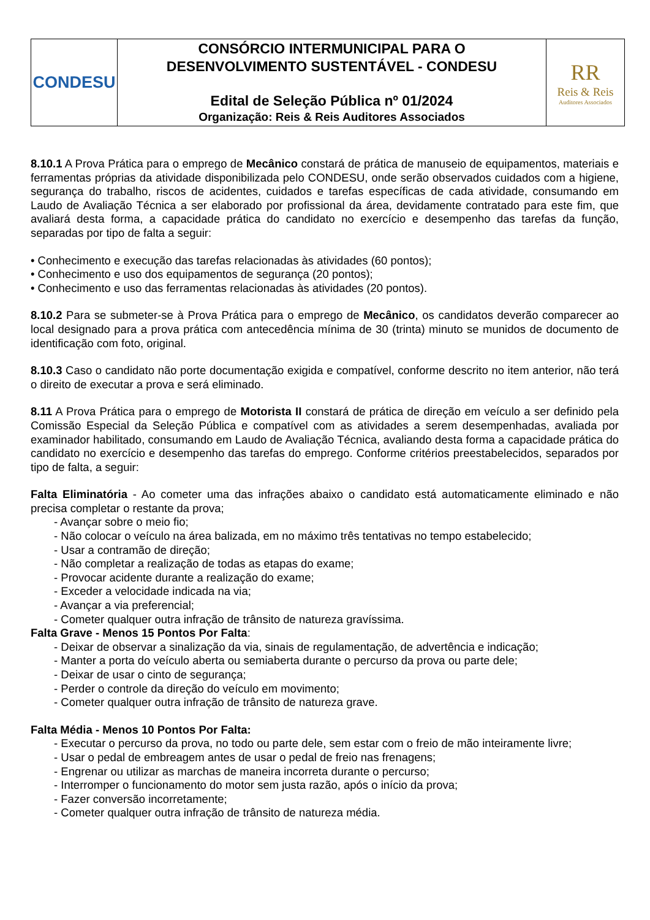| CONDESU | CONSÓRCIO INTERMUNICIPAL PARA O DESENVOLVIMENTO SUSTENTÁVEL - CONDESU Edital de Seleção Pública nº 01/2024 Organização: Reis & Reis Auditores Associados | RR Reis & Reis Auditores Associados |
8.10.1 A Prova Prática para o emprego de Mecânico constará de prática de manuseio de equipamentos, materiais e ferramentas próprias da atividade disponibilizada pelo CONDESU, onde serão observados cuidados com a higiene, segurança do trabalho, riscos de acidentes, cuidados e tarefas específicas de cada atividade, consumando em Laudo de Avaliação Técnica a ser elaborado por profissional da área, devidamente contratado para este fim, que avaliará desta forma, a capacidade prática do candidato no exercício e desempenho das tarefas da função, separadas por tipo de falta a seguir:
• Conhecimento e execução das tarefas relacionadas às atividades (60 pontos);
• Conhecimento e uso dos equipamentos de segurança (20 pontos);
• Conhecimento e uso das ferramentas relacionadas às atividades (20 pontos).
8.10.2 Para se submeter-se à Prova Prática para o emprego de Mecânico, os candidatos deverão comparecer ao local designado para a prova prática com antecedência mínima de 30 (trinta) minuto se munidos de documento de identificação com foto, original.
8.10.3 Caso o candidato não porte documentação exigida e compatível, conforme descrito no item anterior, não terá o direito de executar a prova e será eliminado.
8.11 A Prova Prática para o emprego de Motorista II constará de prática de direção em veículo a ser definido pela Comissão Especial da Seleção Pública e compatível com as atividades a serem desempenhadas, avaliada por examinador habilitado, consumando em Laudo de Avaliação Técnica, avaliando desta forma a capacidade prática do candidato no exercício e desempenho das tarefas do emprego. Conforme critérios preestabelecidos, separados por tipo de falta, a seguir:
Falta Eliminatória - Ao cometer uma das infrações abaixo o candidato está automaticamente eliminado e não precisa completar o restante da prova;
- Avançar sobre o meio fio;
- Não colocar o veículo na área balizada, em no máximo três tentativas no tempo estabelecido;
- Usar a contramão de direção;
- Não completar a realização de todas as etapas do exame;
- Provocar acidente durante a realização do exame;
- Exceder a velocidade indicada na via;
- Avançar a via preferencial;
- Cometer qualquer outra infração de trânsito de natureza gravíssima.
Falta Grave - Menos 15 Pontos Por Falta:
- Deixar de observar a sinalização da via, sinais de regulamentação, de advertência e indicação;
- Manter a porta do veículo aberta ou semiaberta durante o percurso da prova ou parte dele;
- Deixar de usar o cinto de segurança;
- Perder o controle da direção do veículo em movimento;
- Cometer qualquer outra infração de trânsito de natureza grave.
Falta Média - Menos 10 Pontos Por Falta:
- Executar o percurso da prova, no todo ou parte dele, sem estar com o freio de mão inteiramente livre;
- Usar o pedal de embreagem antes de usar o pedal de freio nas frenagens;
- Engrenar ou utilizar as marchas de maneira incorreta durante o percurso;
- Interromper o funcionamento do motor sem justa razão, após o início da prova;
- Fazer conversão incorretamente;
- Cometer qualquer outra infração de trânsito de natureza média.